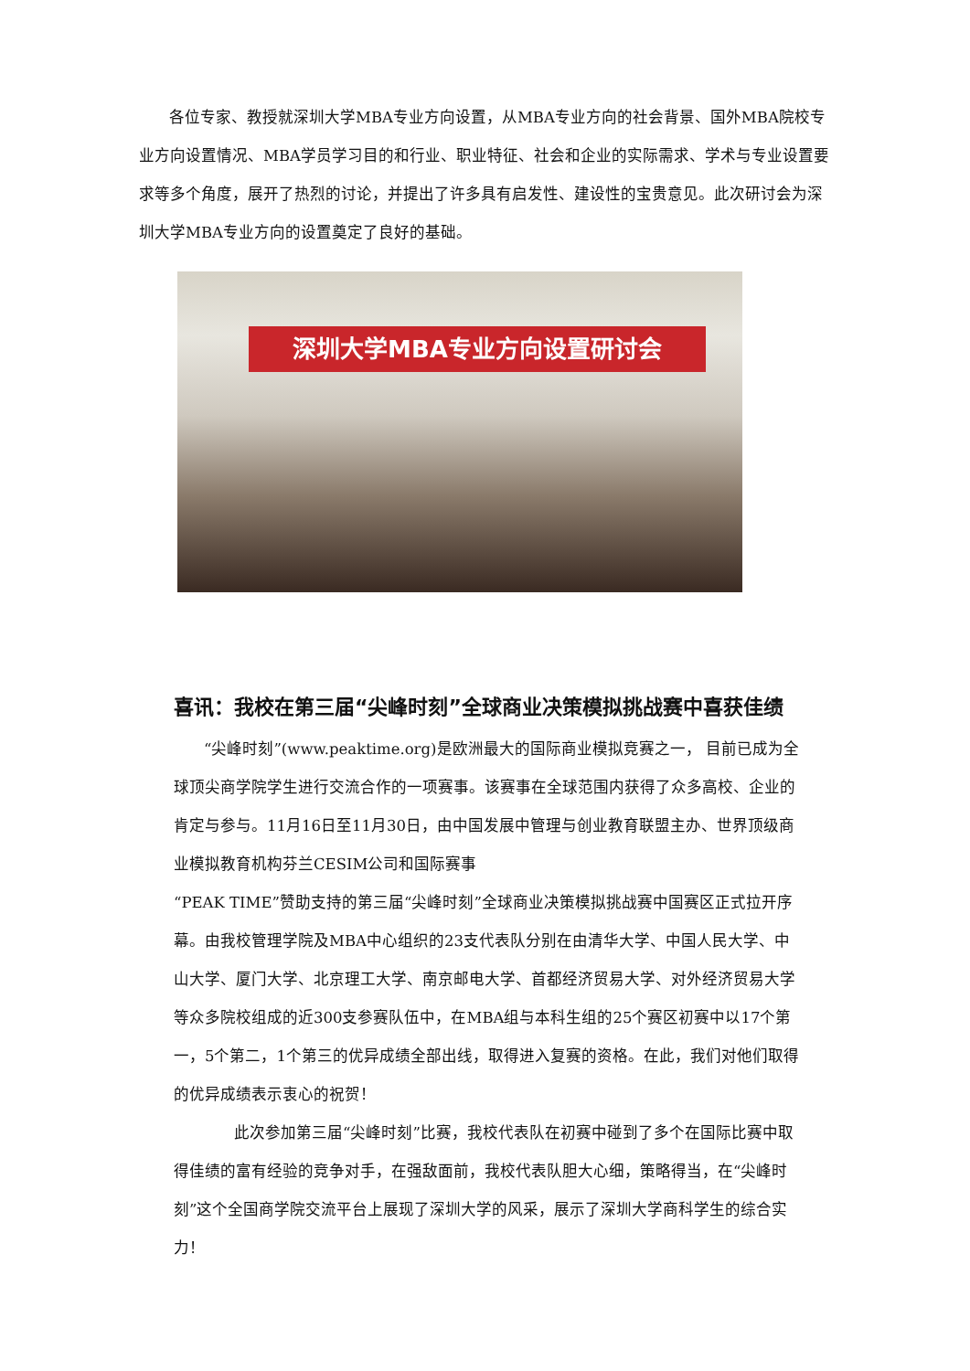各位专家、教授就深圳大学MBA专业方向设置，从MBA专业方向的社会背景、国外MBA院校专业方向设置情况、MBA学员学习目的和行业、职业特征、社会和企业的实际需求、学术与专业设置要求等多个角度，展开了热烈的讨论，并提出了许多具有启发性、建设性的宝贵意见。此次研讨会为深圳大学MBA专业方向的设置奠定了良好的基础。
深圳大学MBA专业方向设置研讨会
喜讯：我校在第三届“尖峰时刻”全球商业决策模拟挑战赛中喜获佳绩
  “尖峰时刻”(www.peaktime.org)是欧洲最大的国际商业模拟竞赛之一， 目前已成为全球顶尖商学院学生进行交流合作的一项赛事。该赛事在全球范围内获得了众多高校、企业的肯定与参与。11月16日至11月30日，由中国发展中管理与创业教育联盟主办、世界顶级商业模拟教育机构芬兰CESIM公司和国际赛事
“PEAK TIME”赞助支持的第三届“尖峰时刻”全球商业决策模拟挑战赛中国赛区正式拉开序幕。由我校管理学院及MBA中心组织的23支代表队分别在由清华大学、中国人民大学、中山大学、厦门大学、北京理工大学、南京邮电大学、首都经济贸易大学、对外经济贸易大学等众多院校组成的近300支参赛队伍中，在MBA组与本科生组的25个赛区初赛中以17个第一，5个第二，1个第三的优异成绩全部出线，取得进入复赛的资格。在此，我们对他们取得的优异成绩表示衷心的祝贺！
    此次参加第三届“尖峰时刻”比赛，我校代表队在初赛中碰到了多个在国际比赛中取得佳绩的富有经验的竞争对手，在强敌面前，我校代表队胆大心细，策略得当，在“尖峰时刻”这个全国商学院交流平台上展现了深圳大学的风采，展示了深圳大学商科学生的综合实力！